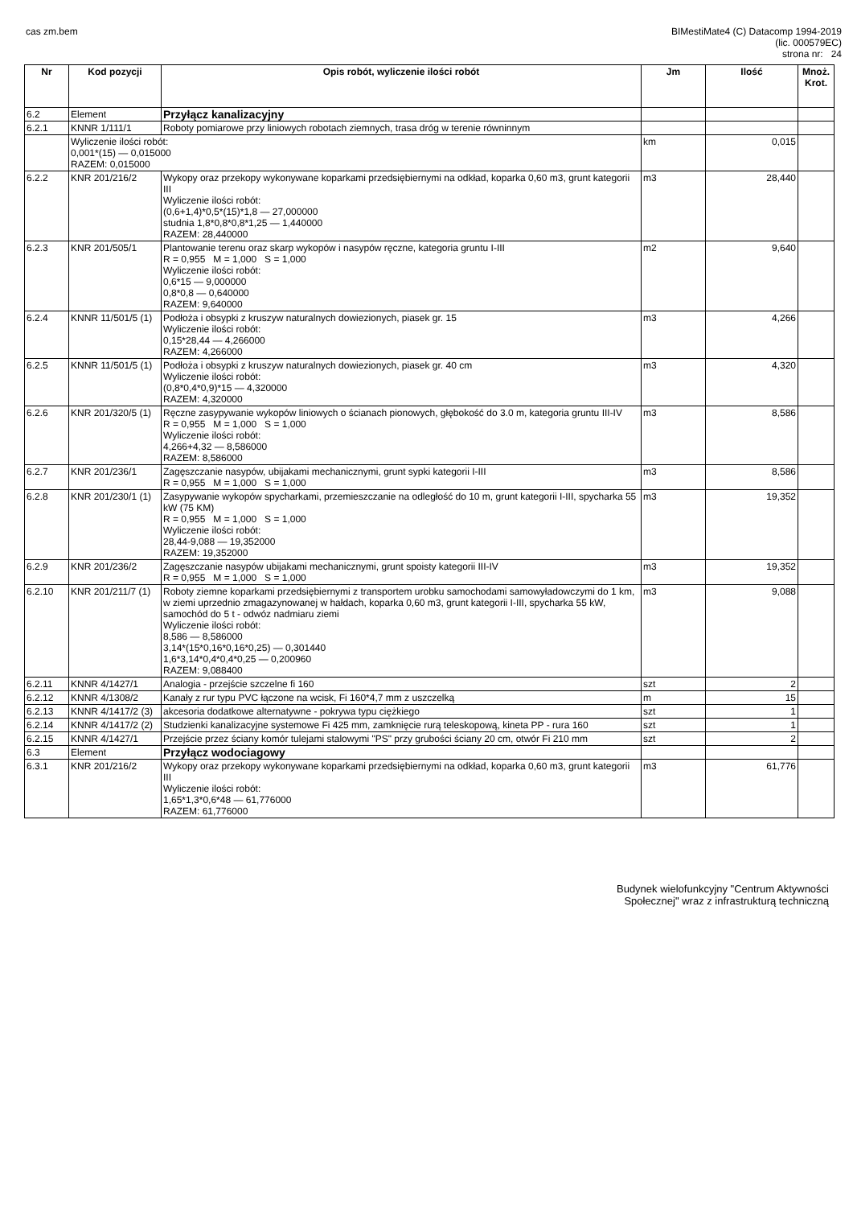cas zm.bem BIMestiMate4 (C) Datacomp 1994-2019
(lic. 000579EC)
strona nr: 24
| Nr | Kod pozycji | Opis robót, wyliczenie ilości robót | Jm | Ilość | Mnoż. Krot. |
| --- | --- | --- | --- | --- | --- |
| 6.2 | Element | Przyłącz kanalizacyjny | | | |
| 6.2.1 | KNNR 1/111/1 | Roboty pomiarowe przy liniowych robotach ziemnych, trasa dróg w terenie równinnym | | | |
| | Wyliczenie ilości robót: 0,001*(15) — 0,015000 RAZEM: 0,015000 | | km | 0,015 | |
| 6.2.2 | KNR 201/216/2 | Wykopy oraz przekopy wykonywane koparkami przedsiębiernymi na odkład, koparka 0,60 m3, grunt kategorii III Wyliczenie ilości robót: (0,6+1,4)*0,5*(15)*1,8 — 27,000000 studnia 1,8*0,8*0,8*1,25 — 1,440000 RAZEM: 28,440000 | m3 | 28,440 | |
| 6.2.3 | KNR 201/505/1 | Plantowanie terenu oraz skarp wykopów i nasypów ręczne, kategoria gruntu I-III R = 0,955 M = 1,000 S = 1,000 Wyliczenie ilości robót: 0,6*15 — 9,000000 0,8*0,8 — 0,640000 RAZEM: 9,640000 | m2 | 9,640 | |
| 6.2.4 | KNNR 11/501/5 (1) | Podłoża i obsypki z kruszyw naturalnych dowiezionych, piasek gr. 15 Wyliczenie ilości robót: 0,15*28,44 — 4,266000 RAZEM: 4,266000 | m3 | 4,266 | |
| 6.2.5 | KNNR 11/501/5 (1) | Podłoża i obsypki z kruszyw naturalnych dowiezionych, piasek gr. 40 cm Wyliczenie ilości robót: (0,8*0,4*0,9)*15 — 4,320000 RAZEM: 4,320000 | m3 | 4,320 | |
| 6.2.6 | KNR 201/320/5 (1) | Ręczne zasypywanie wykopów liniowych o ścianach pionowych, głębokość do 3.0 m, kategoria gruntu III-IV R = 0,955 M = 1,000 S = 1,000 Wyliczenie ilości robót: 4,266+4,32 — 8,586000 RAZEM: 8,586000 | m3 | 8,586 | |
| 6.2.7 | KNR 201/236/1 | Zagęszczanie nasypów, ubijakami mechanicznymi, grunt sypki kategorii I-III R = 0,955 M = 1,000 S = 1,000 | m3 | 8,586 | |
| 6.2.8 | KNR 201/230/1 (1) | Zasypywanie wykopów spycharkami, przemieszczanie na odległość do 10 m, grunt kategorii I-III, spycharka 55 kW (75 KM) R = 0,955 M = 1,000 S = 1,000 Wyliczenie ilości robót: 28,44-9,088 — 19,352000 RAZEM: 19,352000 | m3 | 19,352 | |
| 6.2.9 | KNR 201/236/2 | Zagęszczanie nasypów ubijakami mechanicznymi, grunt spoisty kategorii III-IV R = 0,955 M = 1,000 S = 1,000 | m3 | 19,352 | |
| 6.2.10 | KNR 201/211/7 (1) | Roboty ziemne koparkami przedsiębiernymi z transportem urobku samochodami samowyładowczymi do 1 km, w ziemi uprzednio zmagazynowanej w hałdach, koparka 0,60 m3, grunt kategorii I-III, spycharka 55 kW, samochód do 5 t - odwóz nadmiaru ziemi Wyliczenie ilości robót: 8,586 — 8,586000 3,14*(15*0,16*0,16*0,25) — 0,301440 1,6*3,14*0,4*0,4*0,25 — 0,200960 RAZEM: 9,088400 | m3 | 9,088 | |
| 6.2.11 | KNNR 4/1427/1 | Analogia - przejście szczelne fi 160 | szt | 2 | |
| 6.2.12 | KNNR 4/1308/2 | Kanały z rur typu PVC łączone na wcisk, Fi 160*4,7 mm z uszczelką | m | 15 | |
| 6.2.13 | KNNR 4/1417/2 (3) | akcesoria dodatkowe alternatywne - pokrywa typu ciężkiego | szt | 1 | |
| 6.2.14 | KNNR 4/1417/2 (2) | Studzienki kanalizacyjne systemowe Fi 425 mm, zamknięcie rurą teleskopową, kineta PP - rura 160 | szt | 1 | |
| 6.2.15 | KNNR 4/1427/1 | Przejście przez ściany komór tulejami stalowymi "PS" przy grubości ściany 20 cm, otwór Fi 210 mm | szt | 2 | |
| 6.3 | Element | Przyłącz wodociagowy | | | |
| 6.3.1 | KNR 201/216/2 | Wykopy oraz przekopy wykonywane koparkami przedsiębiernymi na odkład, koparka 0,60 m3, grunt kategorii III Wyliczenie ilości robót: 1,65*1,3*0,6*48 — 61,776000 RAZEM: 61,776000 | m3 | 61,776 | |
Budynek wielofunkcyjny "Centrum Aktywności
Społecznej" wraz z infrastrukturą techniczną